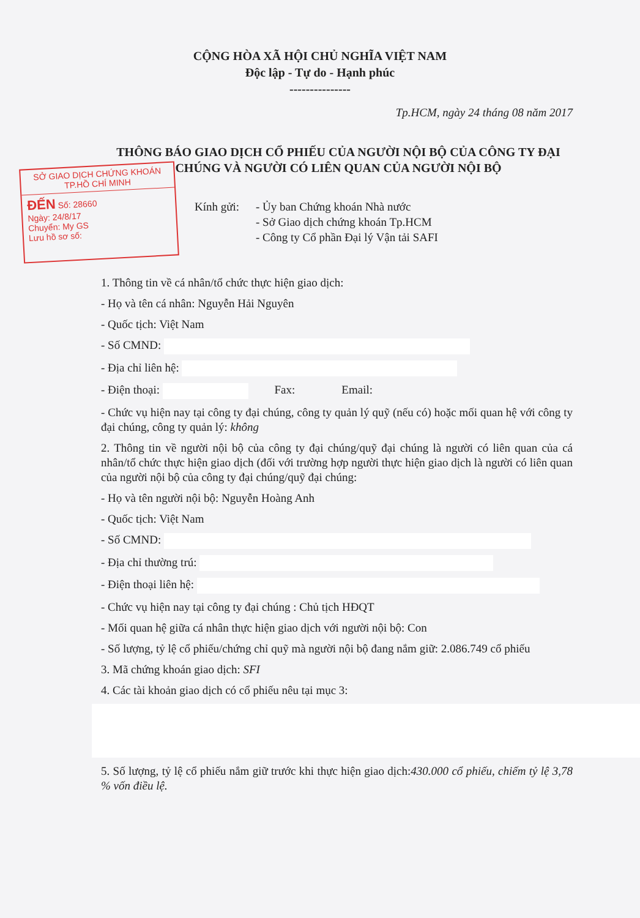CỘNG HÒA XÃ HỘI CHỦ NGHĨA VIỆT NAM
Độc lập - Tự do - Hạnh phúc
---------------
Tp.HCM, ngày 24 tháng 08 năm 2017
THÔNG BÁO GIAO DỊCH CỔ PHIẾU CỦA NGƯỜI NỘI BỘ CỦA CÔNG TY ĐẠI CHÚNG VÀ NGƯỜI CÓ LIÊN QUAN CỦA NGƯỜI NỘI BỘ
SỞ GIAO DỊCH CHỨNG KHOÁN
TP.HỒ CHÍ MINH
ĐẾN Số: 28660
Ngày: 24/8/17
Chuyển: My GS
Lưu hồ sơ số:
Kính gửi:
- Ủy ban Chứng khoán Nhà nước
- Sở Giao dịch chứng khoán Tp.HCM
- Công ty Cổ phần Đại lý Vận tải SAFI
1. Thông tin về cá nhân/tổ chức thực hiện giao dịch:
- Họ và tên cá nhân: Nguyễn Hải Nguyên
- Quốc tịch: Việt Nam
- Số CMND:
- Địa chỉ liên hệ:
- Điện thoại: Fax: Email:
- Chức vụ hiện nay tại công ty đại chúng, công ty quản lý quỹ (nếu có) hoặc mối quan hệ với công ty đại chúng, công ty quản lý: không
2. Thông tin về người nội bộ của công ty đại chúng/quỹ đại chúng là người có liên quan của cá nhân/tổ chức thực hiện giao dịch (đối với trường hợp người thực hiện giao dịch là người có liên quan của người nội bộ của công ty đại chúng/quỹ đại chúng:
- Họ và tên người nội bộ: Nguyễn Hoàng Anh
- Quốc tịch: Việt Nam
- Số CMND:
- Địa chỉ thường trú:
- Điện thoại liên hệ:
- Chức vụ hiện nay tại công ty đại chúng : Chủ tịch HĐQT
- Mối quan hệ giữa cá nhân thực hiện giao dịch với người nội bộ: Con
- Số lượng, tỷ lệ cổ phiếu/chứng chỉ quỹ mà người nội bộ đang nắm giữ: 2.086.749 cổ phiếu
3. Mã chứng khoán giao dịch: SFI
4. Các tài khoản giao dịch có cổ phiếu nêu tại mục 3:
5. Số lượng, tỷ lệ cổ phiếu nắm giữ trước khi thực hiện giao dịch:430.000 cổ phiếu, chiếm tỷ lệ 3,78 % vốn điều lệ.